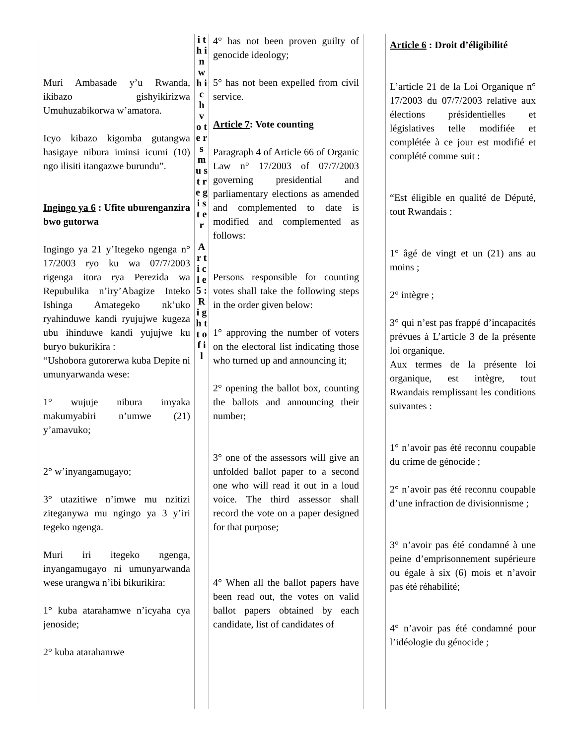| Muri Ambasade y’u Rwanda, ikibazo gishyikirizwa Umuhuzabikorwa w’amatora. Icyo kibazo kigomba gutangwa hasigaye nibura iminsi icumi (10) ngo ilisiti itangazwe burundu”. Ingingo ya 6 : Ufite uburenganzira bwo gutorwa Ingingo ya 21 y’Itegeko ngenga n° 17/2003 ryo ku wa 07/7/2003 rigenga itora rya Perezida wa Repubulika n’iry’Abagize Inteko Ishinga Amategeko nk’uko ryahinduwe kandi ryujujwe kugeza ubu ihinduwe kandi yujujwe ku buryo bukurikira : “Ushobora gutorerwa kuba Depite ni umunyarwanda wese: 1° wujuje nibura imyaka makumyabiri n’umwe (21) y’amavuko; 2° w’inyangamugayo; 3° utazitiwe n’imwe mu nzitizi ziteganywa mu ngingo ya 3 y’iri tegeko ngenga. Muri iri itegeko ngenga, inyangamugayo ni umunyarwanda wese urangwa n’ibi bikurikira: 1° kuba atarahamwe n’icyaha cya jenoside; 2° kuba atarahamwe | i t h i n w h i c h v o t e r s m u s t r e g i s t e r A r t i c l e 5 : R i g h t t o f i l | 4° has not been proven guilty of genocide ideology; 5° has not been expelled from civil service. Article 7 : Vote counting Paragraph 4 of Article 66 of Organic Law n° 17/2003 of 07/7/2003 governing presidential and parliamentary elections as amended and complemented to date is modified and complemented as follows: Persons responsible for counting votes shall take the following steps in the order given below: 1° approving the number of voters on the electoral list indicating those who turned up and announcing it; 2° opening the ballot box, counting the ballots and announcing their number; 3° one of the assessors will give an unfolded ballot paper to a second one who will read it out in a loud voice. The third assessor shall record the vote on a paper designed for that purpose; 4° When all the ballot papers have been read out, the votes on valid ballot papers obtained by each candidate, list of candidates of | | Article 6 : Droit d’éligibilité L’article 21 de la Loi Organique n° 17/2003 du 07/7/2003 relative aux élections présidentielles et législatives telle modifiée et complétée à ce jour est modifié et complété comme suit : “Est éligible en qualité de Député, tout Rwandais : 1° âgé de vingt et un (21) ans au moins ; 2° intègre ; 3° qui n’est pas frappé d’incapacités prévues à L’article 3 de la présente loi organique. Aux termes de la présente loi organique, est intègre, tout Rwandais remplissant les conditions suivantes : 1° n’avoir pas été reconnu coupable du crime de génocide ; 2° n’avoir pas été reconnu coupable d’une infraction de divisionnisme ; 3° n’avoir pas été condamné à une peine d’emprisonnement supérieure ou égale à six (6) mois et n’avoir pas été réhabilité; 4° n’avoir pas été condamné pour l’idéologie du génocide ; |